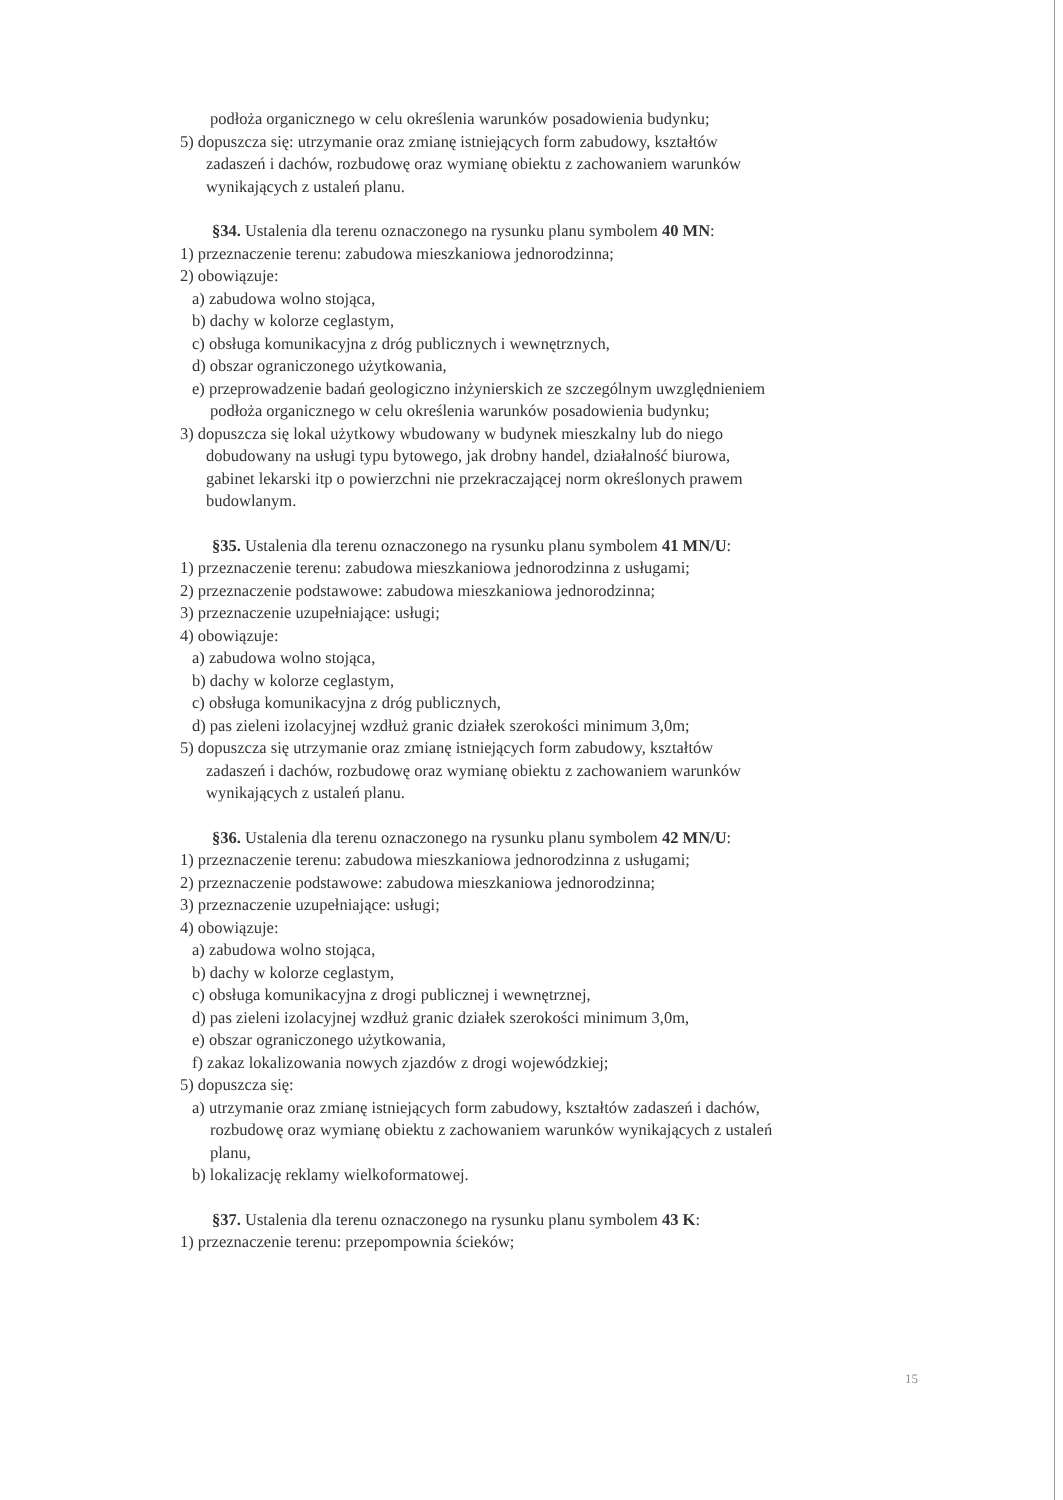podłoża organicznego w celu określenia warunków posadowienia budynku;
5) dopuszcza się: utrzymanie oraz zmianę istniejących form zabudowy, kształtów
zadaszeń i dachów, rozbudowę oraz wymianę obiektu z zachowaniem warunków
wynikających z ustaleń planu.
§34. Ustalenia dla terenu oznaczonego na rysunku planu symbolem 40 MN:
1) przeznaczenie terenu: zabudowa mieszkaniowa jednorodzinna;
2) obowiązuje:
a) zabudowa wolno stojąca,
b) dachy w kolorze ceglastym,
c) obsługa komunikacyjna z dróg publicznych i wewnętrznych,
d) obszar ograniczonego użytkowania,
e) przeprowadzenie badań geologiczno inżynierskich ze szczególnym uwzględnieniem
podłoża organicznego w celu określenia warunków posadowienia budynku;
3) dopuszcza się lokal użytkowy wbudowany w budynek mieszkalny lub do niego
dobudowany na usługi typu bytowego, jak drobny handel, działalność biurowa,
gabinet lekarski itp o powierzchni nie przekraczającej norm określonych prawem
budowlanym.
§35. Ustalenia dla terenu oznaczonego na rysunku planu symbolem 41 MN/U:
1) przeznaczenie terenu: zabudowa mieszkaniowa jednorodzinna z usługami;
2) przeznaczenie podstawowe: zabudowa mieszkaniowa jednorodzinna;
3) przeznaczenie uzupełniające: usługi;
4) obowiązuje:
a) zabudowa wolno stojąca,
b) dachy w kolorze ceglastym,
c) obsługa komunikacyjna z dróg publicznych,
d) pas zieleni izolacyjnej wzdłuż granic działek szerokości minimum 3,0m;
5) dopuszcza się utrzymanie oraz zmianę istniejących form zabudowy, kształtów
zadaszeń i dachów, rozbudowę oraz wymianę obiektu z zachowaniem warunków
wynikających z ustaleń planu.
§36. Ustalenia dla terenu oznaczonego na rysunku planu symbolem 42 MN/U:
1) przeznaczenie terenu: zabudowa mieszkaniowa jednorodzinna z usługami;
2) przeznaczenie podstawowe: zabudowa mieszkaniowa jednorodzinna;
3) przeznaczenie uzupełniające: usługi;
4) obowiązuje:
a) zabudowa wolno stojąca,
b) dachy w kolorze ceglastym,
c) obsługa komunikacyjna z drogi publicznej i wewnętrznej,
d) pas zieleni izolacyjnej wzdłuż granic działek szerokości minimum 3,0m,
e) obszar ograniczonego użytkowania,
f) zakaz lokalizowania nowych zjazdów z drogi wojewódzkiej;
5) dopuszcza się:
a) utrzymanie oraz zmianę istniejących form zabudowy, kształtów zadaszeń i dachów,
rozbudowę oraz wymianę obiektu z zachowaniem warunków wynikających z ustaleń
planu,
b) lokalizację reklamy wielkoformatowej.
§37. Ustalenia dla terenu oznaczonego na rysunku planu symbolem 43 K:
1) przeznaczenie terenu: przepompownia ścieków;
15